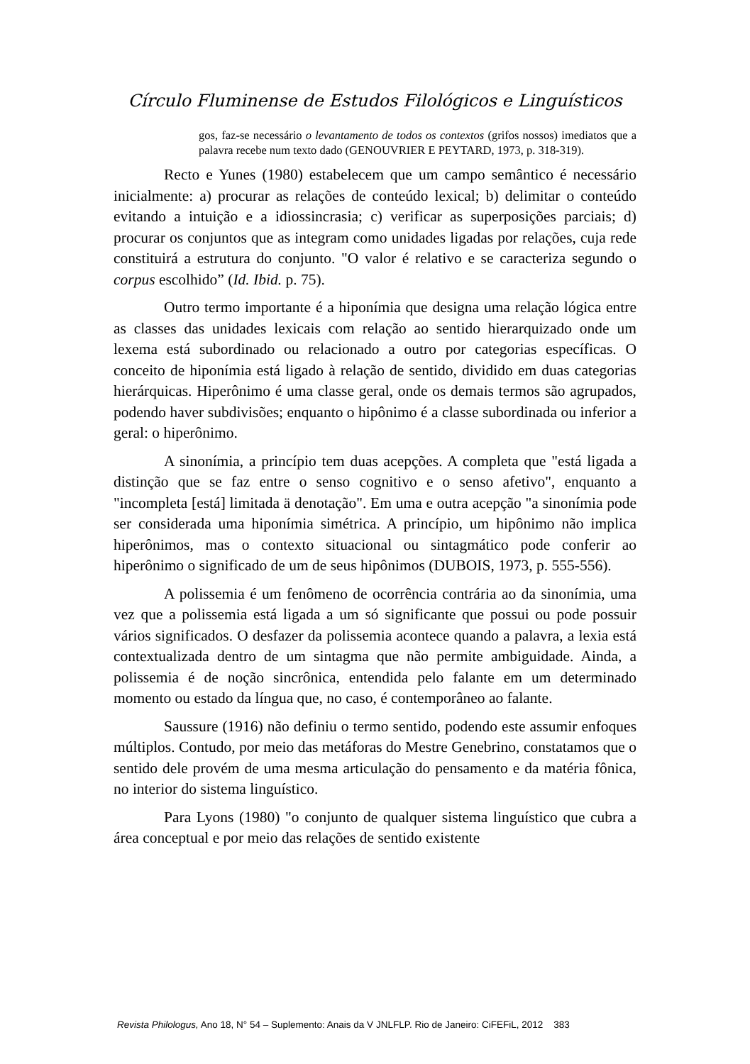Círculo Fluminense de Estudos Filológicos e Linguísticos
gos, faz-se necessário o levantamento de todos os contextos (grifos nossos) imediatos que a palavra recebe num texto dado (GENOUVRIER E PEYTARD, 1973, p. 318-319).
Recto e Yunes (1980) estabelecem que um campo semântico é necessário inicialmente: a) procurar as relações de conteúdo lexical; b) delimitar o conteúdo evitando a intuição e a idiossincrasia; c) verificar as superposições parciais; d) procurar os conjuntos que as integram como unidades ligadas por relações, cuja rede constituirá a estrutura do conjunto. "O valor é relativo e se caracteriza segundo o corpus escolhido” (Id. Ibid. p. 75).
Outro termo importante é a hiponímia que designa uma relação lógica entre as classes das unidades lexicais com relação ao sentido hierarquizado onde um lexema está subordinado ou relacionado a outro por categorias específicas. O conceito de hiponímia está ligado à relação de sentido, dividido em duas categorias hierárquicas. Hiperônimo é uma classe geral, onde os demais termos são agrupados, podendo haver subdivisões; enquanto o hipônimo é a classe subordinada ou inferior a geral: o hiperônimo.
A sinonímia, a princípio tem duas acepções. A completa que "está ligada a distinção que se faz entre o senso cognitivo e o senso afetivo", enquanto a "incompleta [está] limitada ä denotação". Em uma e outra acepção "a sinonímia pode ser considerada uma hiponímia simétrica. A princípio, um hipônimo não implica hiperônimos, mas o contexto situacional ou sintagmático pode conferir ao hiperônimo o significado de um de seus hipônimos (DUBOIS, 1973, p. 555-556).
A polissemia é um fenômeno de ocorrência contrária ao da sinonímia, uma vez que a polissemia está ligada a um só significante que possui ou pode possuir vários significados. O desfazer da polissemia acontece quando a palavra, a lexia está contextualizada dentro de um sintagma que não permite ambiguidade. Ainda, a polissemia é de noção sincrônica, entendida pelo falante em um determinado momento ou estado da língua que, no caso, é contemporâneo ao falante.
Saussure (1916) não definiu o termo sentido, podendo este assumir enfoques múltiplos. Contudo, por meio das metáforas do Mestre Genebrino, constatamos que o sentido dele provém de uma mesma articulação do pensamento e da matéria fônica, no interior do sistema linguístico.
Para Lyons (1980) "o conjunto de qualquer sistema linguístico que cubra a área conceptual e por meio das relações de sentido existente
Revista Philologus, Ano 18, N° 54 – Suplemento: Anais da V JNLFLP. Rio de Janeiro: CiFEFiL, 2012 383